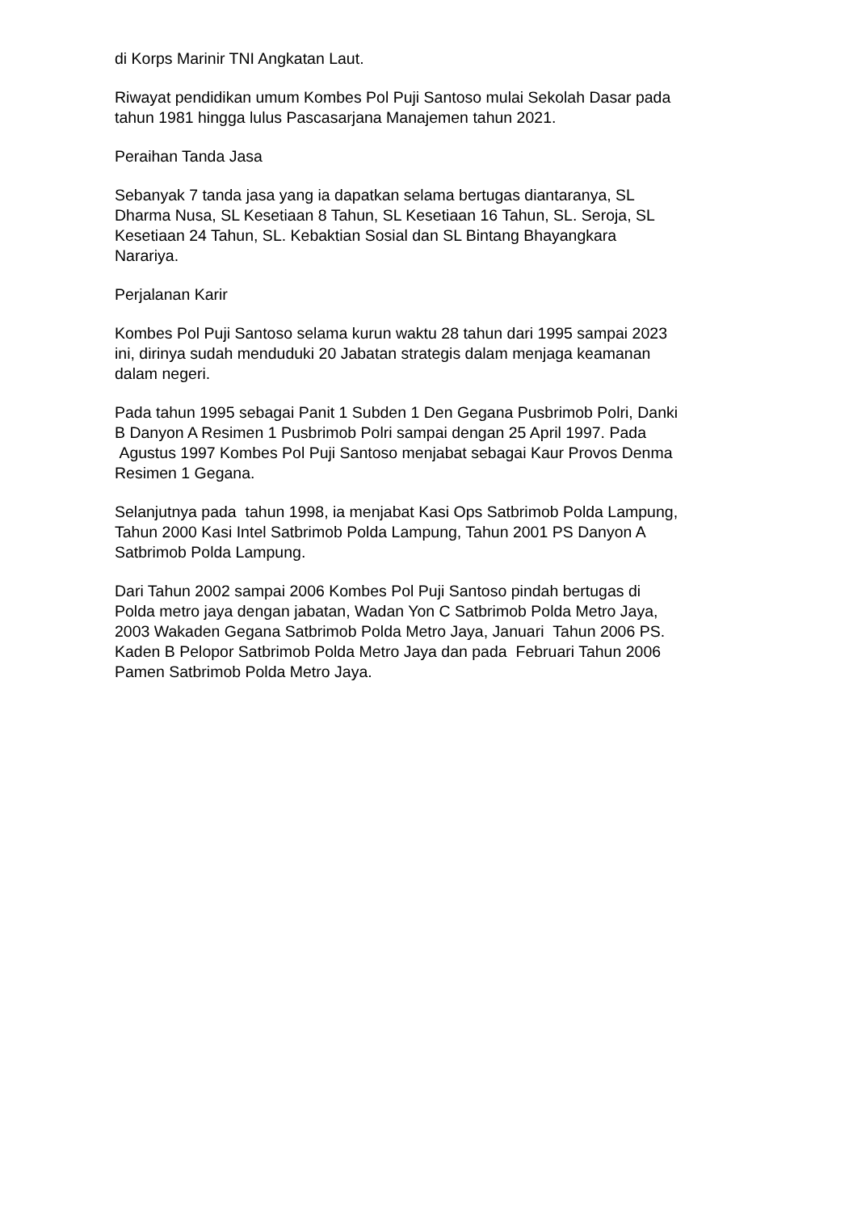di Korps Marinir TNI Angkatan Laut.
Riwayat pendidikan umum Kombes Pol Puji Santoso mulai Sekolah Dasar pada
tahun 1981 hingga lulus Pascasarjana Manajemen tahun 2021.
Peraihan Tanda Jasa
Sebanyak 7 tanda jasa yang ia dapatkan selama bertugas diantaranya, SL
Dharma Nusa, SL Kesetiaan 8 Tahun, SL Kesetiaan 16 Tahun, SL. Seroja, SL
Kesetiaan 24 Tahun, SL. Kebaktian Sosial dan SL Bintang Bhayangkara
Narariya.
Perjalanan Karir
Kombes Pol Puji Santoso selama kurun waktu 28 tahun dari 1995 sampai 2023
ini, dirinya sudah menduduki 20 Jabatan strategis dalam menjaga keamanan
dalam negeri.
Pada tahun 1995 sebagai Panit 1 Subden 1 Den Gegana Pusbrimob Polri, Danki
B Danyon A Resimen 1 Pusbrimob Polri sampai dengan 25 April 1997. Pada
Agustus 1997 Kombes Pol Puji Santoso menjabat sebagai Kaur Provos Denma
Resimen 1 Gegana.
Selanjutnya pada tahun 1998, ia menjabat Kasi Ops Satbrimob Polda Lampung,
Tahun 2000 Kasi Intel Satbrimob Polda Lampung, Tahun 2001 PS Danyon A
Satbrimob Polda Lampung.
Dari Tahun 2002 sampai 2006 Kombes Pol Puji Santoso pindah bertugas di
Polda metro jaya dengan jabatan, Wadan Yon C Satbrimob Polda Metro Jaya,
2003 Wakaden Gegana Satbrimob Polda Metro Jaya, Januari Tahun 2006 PS.
Kaden B Pelopor Satbrimob Polda Metro Jaya dan pada Februari Tahun 2006
Pamen Satbrimob Polda Metro Jaya.